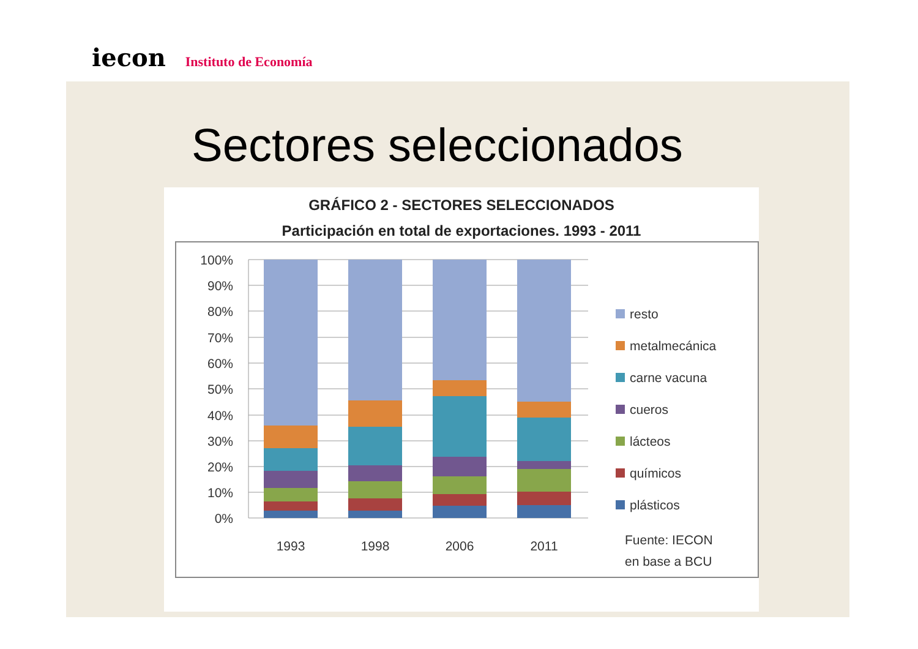iecon Instituto de Economía
Sectores seleccionados
GRÁFICO 2 - SECTORES SELECCIONADOS
Participación en total de exportaciones. 1993 - 2011
100%
90%
80%
70%
60%
50%
40%
30%
20%
10%
0%
1993
1998
2006
2011
resto
metalmecánica
carne vacuna
cueros
lácteos
químicos
plásticos
Fuente: IECON
en base a BCU